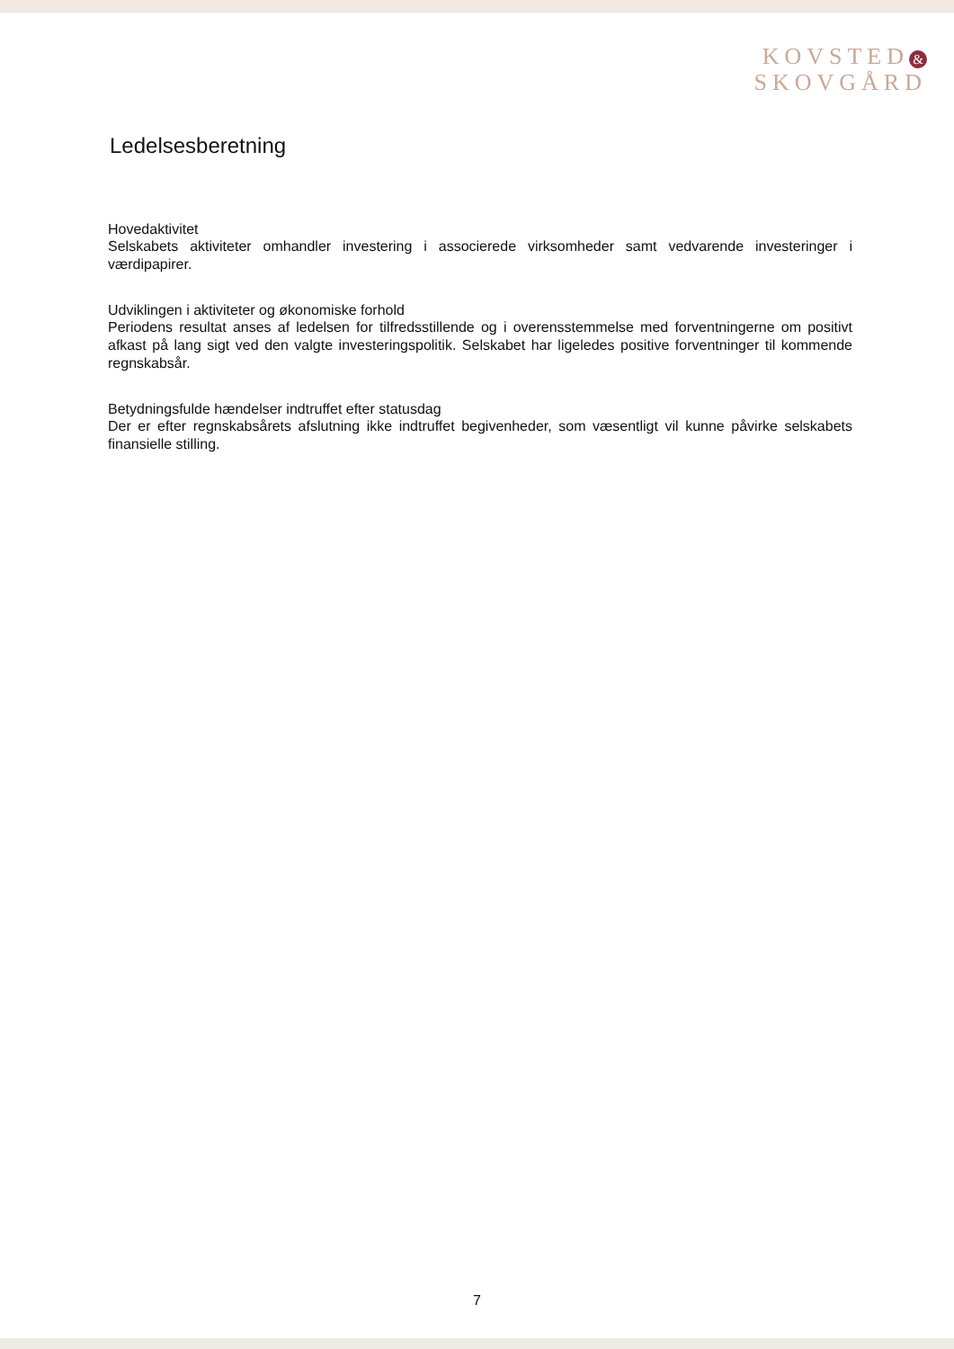KOVSTED &
SKOVGÅRD
Ledelsesberetning
Hovedaktivitet
Selskabets aktiviteter omhandler investering i associerede virksomheder samt vedvarende investeringer i værdipapirer.
Udviklingen i aktiviteter og økonomiske forhold
Periodens resultat anses af ledelsen for tilfredsstillende og i overensstemmelse med forventningerne om positivt afkast på lang sigt ved den valgte investeringspolitik. Selskabet har ligeledes positive forventninger til kommende regnskabsår.
Betydningsfulde hændelser indtruffet efter statusdag
Der er efter regnskabsårets afslutning ikke indtruffet begivenheder, som væsentligt vil kunne påvirke selskabets finansielle stilling.
7